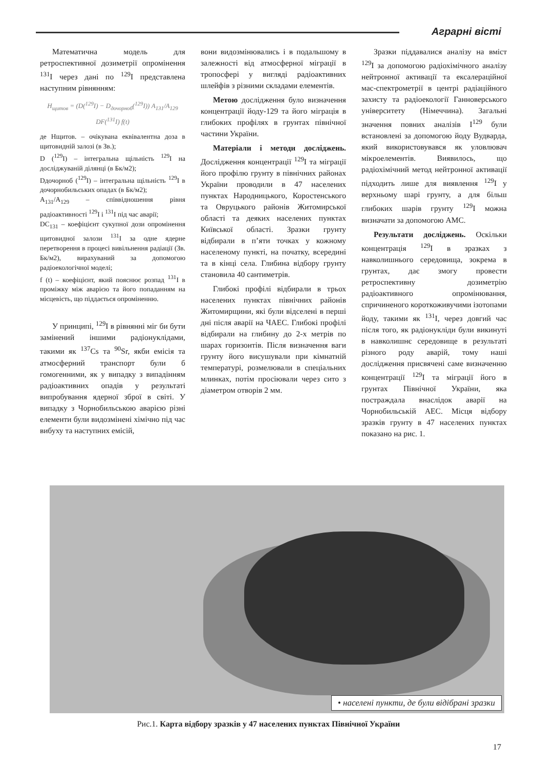Аграрні вісті
Математична модель для ретроспективної дозиметрії опромінення <sup>131</sup>I через дані по <sup>129</sup>I представлена наступним рівнянням:
H<sub>щитов</sub> = (D(<sup>129</sup>I) − D<sub>дочорноб</sub>(<sup>129</sup>I)) A<sub>131</sub>/A<sub>129</sub> DF(<sup>131</sup>I) f(t)
де Нщитов. – очікувана еквівалентна доза в щитовидній залозі (в Зв.);
D (<sup>129</sup>I) – інтегральна щільність <sup>129</sup>I на досліджуваній ділянці (в Бк/м2);
Dдочорноб (<sup>129</sup>I) – інтегральна щільність <sup>129</sup>I в дочорнобильських опадах (в Бк/м2);
A<sub>131</sub>/A<sub>129</sub> – співвідношення рівня радіоактивності <sup>129</sup>I і <sup>131</sup>I під час аварії;
DC<sub>131</sub> – коефіцієнт сукупної дози опромінення щитовидної залози <sup>131</sup>I за одне ядерне перетворення в процесі вивільнення радіації (Зв. Бк/м2), вирахуваний за допомогою радіоекологічної моделі;
f (t) – коефіцієнт, який пояснює розпад <sup>131</sup>I в проміжку між аварією та його попаданням на місцевість, що піддається опроміненню.
У принципі, <sup>129</sup>I в рівнянні міг би бути замінений іншими радіонуклідами, такими як <sup>137</sup>Cs та <sup>90</sup>Sr, якби емісія та атмосферний транспорт були б гомогенними, як у випадку з випадінням радіоактивних опадів у результаті випробування ядерної зброї в світі. У випадку з Чорнобильською аварією різні елементи були видозмінені хімічно під час вибуху та наступних емісій,
вони видозмінювались і в подальшому в залежності від атмосферної міграції в тропосфері у вигляді радіоактивних шлейфів з різними складами елементів.
Метою дослідження було визначення концентрації йоду-129 та його міграція в глибоких профілях в грунтах північної частини України.
Матеріали і методи досліджень. Дослідження концентрації <sup>129</sup>I та міграції його профілю грунту в північних районах України проводили в 47 населених пунктах Народницького, Коростенського та Овруцького районів Житомирської області та деяких населених пунктах Київської області. Зразки грунту відбирали в п’яти точках у кожному населеному пункті, на початку, всередині та в кінці села. Глибина відбору грунту становила 40 сантиметрів.
Глибокі профілі відбирали в трьох населених пунктах північних районів Житомирщини, які були відселені в перші дні після аварії на ЧАЕС. Глибокі профілі відбирали на глибину до 2-х метрів по шарах горизонтів. Після визначення ваги грунту його висушували при кімнатній температурі, розмелювали в спеціальних млинках, потім просіювали через сито з діаметром отворів 2 мм.
Зразки піддавалися аналізу на вміст <sup>129</sup>I за допомогою радіохімічного аналізу нейтронної активації та ексалераційної мас-спектрометрії в центрі радіаційного захисту та радіоекології Ганноверського університету (Німеччина). Загальні значення повних аналізів I<sup>129</sup> були встановлені за допомогою йоду Вудварда, який використовувався як уловлювач мікроелементів. Виявилось, що радіохімічний метод нейтронної активації підходить лише для виявлення <sup>129</sup>I у верхньому шарі грунту, а для більш глибоких шарів грунту <sup>129</sup>I можна визначати за допомогою АМС.
Результати досліджень. Оскільки концентрація <sup>129</sup>I в зразках з навколишнього середовища, зокрема в грунтах, дає змогу провести ретроспективну дозиметрію радіоактивного опромінювання, спричиненого короткоживучими ізотопами йоду, такими як <sup>131</sup>I, через довгий час після того, як радіонукліди були викинуті в навколишнє середовище в результаті різного роду аварій, тому наші дослідження присвячені саме визначенню концентрації <sup>129</sup>I та міграції його в грунтах Північної України, яка постраждала внаслідок аварії на Чорнобильській АЕС. Місця відбору зразків грунту в 47 населених пунктах показано на рис. 1.
• населені пункти, де були відібрані зразки
Рис.1. Карта відбору зразків у 47 населених пунктах Північної України
17